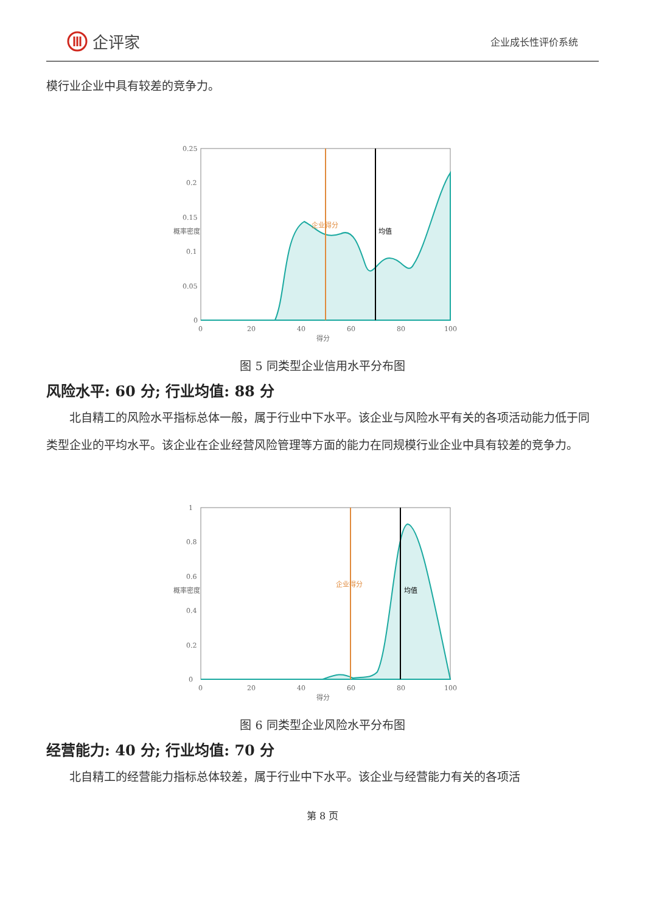企评家
企业成长性评价系统
模行业企业中具有较差的竞争力。
0.25
0.2
0.15
0.1
0.05
0
0
20
40
60
80
100
得分
概率密度
企业得分
均值
图 5 同类型企业信用水平分布图
风险水平: 60 分; 行业均值: 88 分
北自精工的风险水平指标总体一般，属于行业中下水平。该企业与风险水平有关的各项活动能力低于同类型企业的平均水平。该企业在企业经营风险管理等方面的能力在同规模行业企业中具有较差的竞争力。
1
0.8
0.6
0.4
0.2
0
0
20
40
60
80
100
得分
概率密度
企业得分
均值
图 6 同类型企业风险水平分布图
经营能力: 40 分; 行业均值: 70 分
北自精工的经营能力指标总体较差，属于行业中下水平。该企业与经营能力有关的各项活
第 8 页